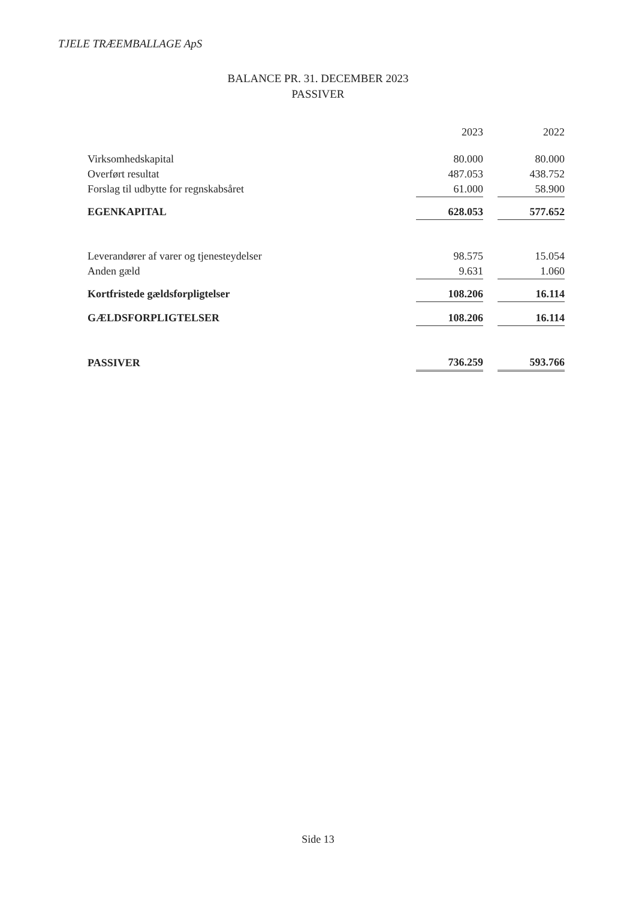TJELE TRÆEMBALLAGE ApS
BALANCE PR. 31. DECEMBER 2023
PASSIVER
| | 2023 | | 2022 |
| Virksomhedskapital | 80.000 | | 80.000 |
| Overført resultat | 487.053 | | 438.752 |
| Forslag til udbytte for regnskabsåret | 61.000 | | 58.900 |
| EGENKAPITAL | 628.053 | | 577.652 |
| Leverandører af varer og tjenesteydelser | 98.575 | | 15.054 |
| Anden gæld | 9.631 | | 1.060 |
| Kortfristede gældsforpligtelser | 108.206 | | 16.114 |
| GÆLDSFORPLIGTELSER | 108.206 | | 16.114 |
| PASSIVER | 736.259 | | 593.766 |
Side 13